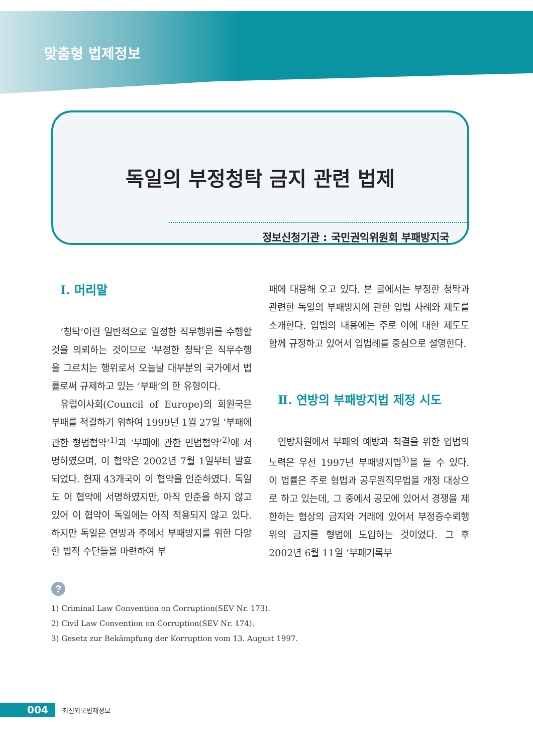맞춤형 법제정보
독일의 부정청탁 금지 관련 법제
정보신청기관 : 국민권익위원회 부패방지국
Ⅰ. 머리말
‘청탁’이란 일반적으로 일정한 직무행위를 수행할 것을 의뢰하는 것이므로 ‘부정한 청탁’은 직무수행을 그르치는 행위로서 오늘날 대부분의 국가에서 법률로써 규제하고 있는 ‘부패’의 한 유형이다.
유럽이사회(Council of Europe)의 회원국은 부패를 척결하기 위하여 1999년 1월 27일 ‘부패에 관한 형법협약’<sup>1)</sup>과 ‘부패에 관한 민법협약’<sup>2)</sup>에 서명하였으며, 이 협약은 2002년 7월 1일부터 발효되었다. 현재 43개국이 이 협약을 인준하였다. 독일도 이 협약에 서명하였지만, 아직 인준을 하지 않고 있어 이 협약이 독일에는 아직 적용되지 않고 있다. 하지만 독일은 연방과 주에서 부패방지를 위한 다양한 법적 수단들을 마련하여 부
패에 대응해 오고 있다. 본 글에서는 부정한 청탁과 관련한 독일의 부패방지에 관한 입법 사례와 제도를 소개한다. 입법의 내용에는 주로 이에 대한 제도도 함께 규정하고 있어서 입법례를 중심으로 설명한다.
Ⅱ. 연방의 부패방지법 제정 시도
연방차원에서 부패의 예방과 척결을 위한 입법의 노력은 우선 1997년 부패방지법<sup>3)</sup>을 들 수 있다. 이 법률은 주로 형법과 공무원직무법을 개정 대상으로 하고 있는데, 그 중에서 공모에 있어서 경쟁을 제한하는 협상의 금지와 거래에 있어서 부정증수뢰행위의 금지를 형법에 도입하는 것이었다. 그 후 2002년 6월 11일 ‘부패기록부
?
1) Criminal Law Convention on Corruption(SEV Nr. 173).
2) Civil Law Convention on Corruption(SEV Nr. 174).
3) Gesetz zur Bekämpfung der Korruption vom 13. August 1997.
004
최신외국법제정보